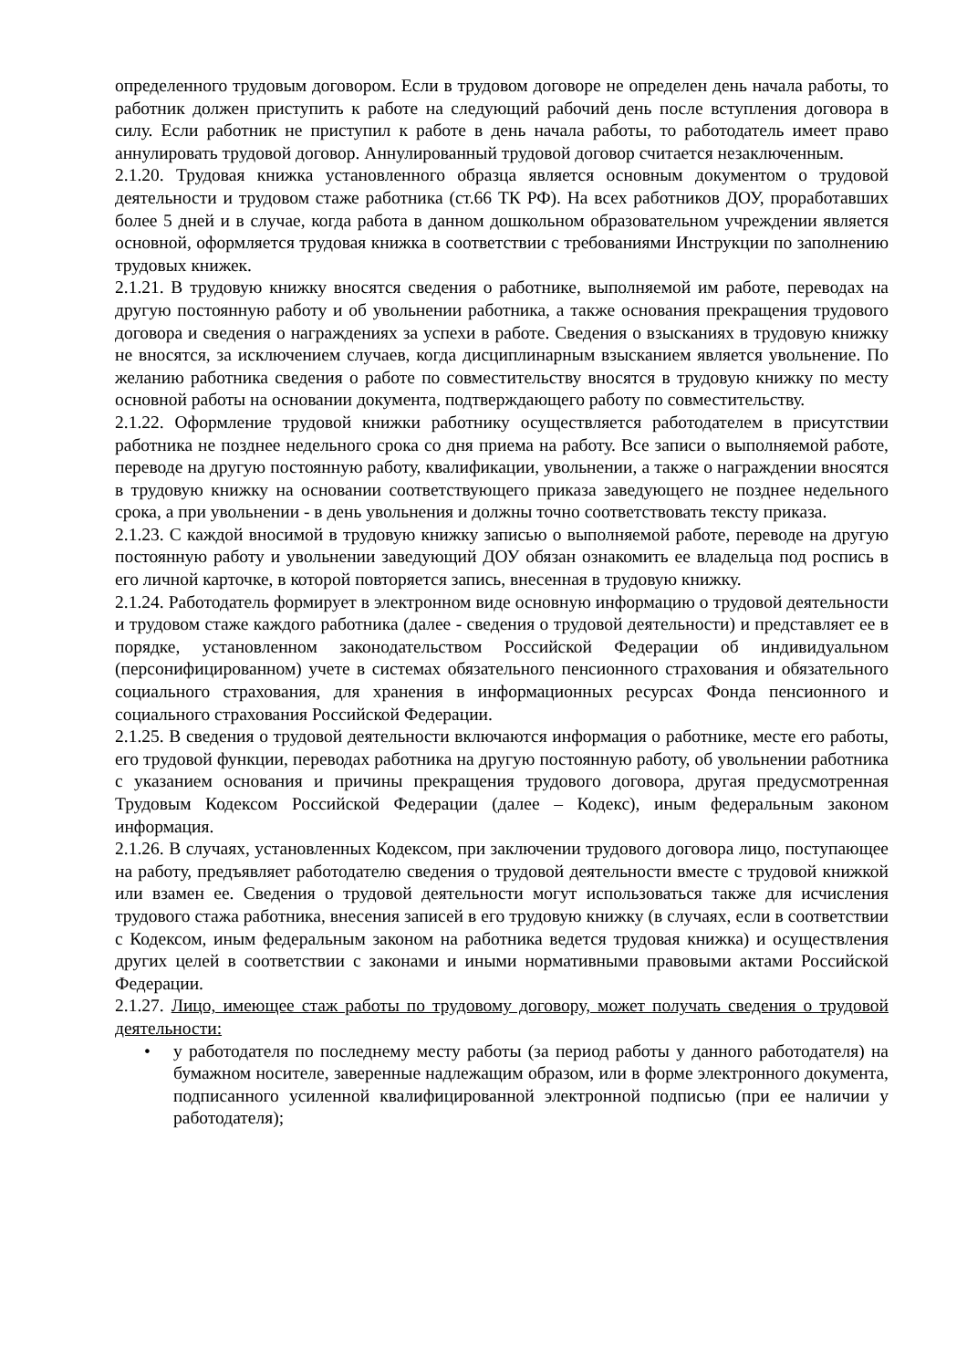определенного трудовым договором. Если в трудовом договоре не определен день начала работы, то работник должен приступить к работе на следующий рабочий день после вступления договора в силу. Если работник не приступил к работе в день начала работы, то работодатель имеет право аннулировать трудовой договор. Аннулированный трудовой договор считается незаключенным.
2.1.20. Трудовая книжка установленного образца является основным документом о трудовой деятельности и трудовом стаже работника (ст.66 ТК РФ). На всех работников ДОУ, проработавших более 5 дней и в случае, когда работа в данном дошкольном образовательном учреждении является основной, оформляется трудовая книжка в соответствии с требованиями Инструкции по заполнению трудовых книжек.
2.1.21. В трудовую книжку вносятся сведения о работнике, выполняемой им работе, переводах на другую постоянную работу и об увольнении работника, а также основания прекращения трудового договора и сведения о награждениях за успехи в работе. Сведения о взысканиях в трудовую книжку не вносятся, за исключением случаев, когда дисциплинарным взысканием является увольнение. По желанию работника сведения о работе по совместительству вносятся в трудовую книжку по месту основной работы на основании документа, подтверждающего работу по совместительству.
2.1.22. Оформление трудовой книжки работнику осуществляется работодателем в присутствии работника не позднее недельного срока со дня приема на работу. Все записи о выполняемой работе, переводе на другую постоянную работу, квалификации, увольнении, а также о награждении вносятся в трудовую книжку на основании соответствующего приказа заведующего не позднее недельного срока, а при увольнении - в день увольнения и должны точно соответствовать тексту приказа.
2.1.23. С каждой вносимой в трудовую книжку записью о выполняемой работе, переводе на другую постоянную работу и увольнении заведующий ДОУ обязан ознакомить ее владельца под роспись в его личной карточке, в которой повторяется запись, внесенная в трудовую книжку.
2.1.24. Работодатель формирует в электронном виде основную информацию о трудовой деятельности и трудовом стаже каждого работника (далее - сведения о трудовой деятельности) и представляет ее в порядке, установленном законодательством Российской Федерации об индивидуальном (персонифицированном) учете в системах обязательного пенсионного страхования и обязательного социального страхования, для хранения в информационных ресурсах Фонда пенсионного и социального страхования Российской Федерации.
2.1.25. В сведения о трудовой деятельности включаются информация о работнике, месте его работы, его трудовой функции, переводах работника на другую постоянную работу, об увольнении работника с указанием основания и причины прекращения трудового договора, другая предусмотренная Трудовым Кодексом Российской Федерации (далее – Кодекс), иным федеральным законом информация.
2.1.26. В случаях, установленных Кодексом, при заключении трудового договора лицо, поступающее на работу, предъявляет работодателю сведения о трудовой деятельности вместе с трудовой книжкой или взамен ее. Сведения о трудовой деятельности могут использоваться также для исчисления трудового стажа работника, внесения записей в его трудовую книжку (в случаях, если в соответствии с Кодексом, иным федеральным законом на работника ведется трудовая книжка) и осуществления других целей в соответствии с законами и иными нормативными правовыми актами Российской Федерации.
2.1.27. Лицо, имеющее стаж работы по трудовому договору, может получать сведения о трудовой деятельности:
• у работодателя по последнему месту работы (за период работы у данного работодателя) на бумажном носителе, заверенные надлежащим образом, или в форме электронного документа, подписанного усиленной квалифицированной электронной подписью (при ее наличии у работодателя);